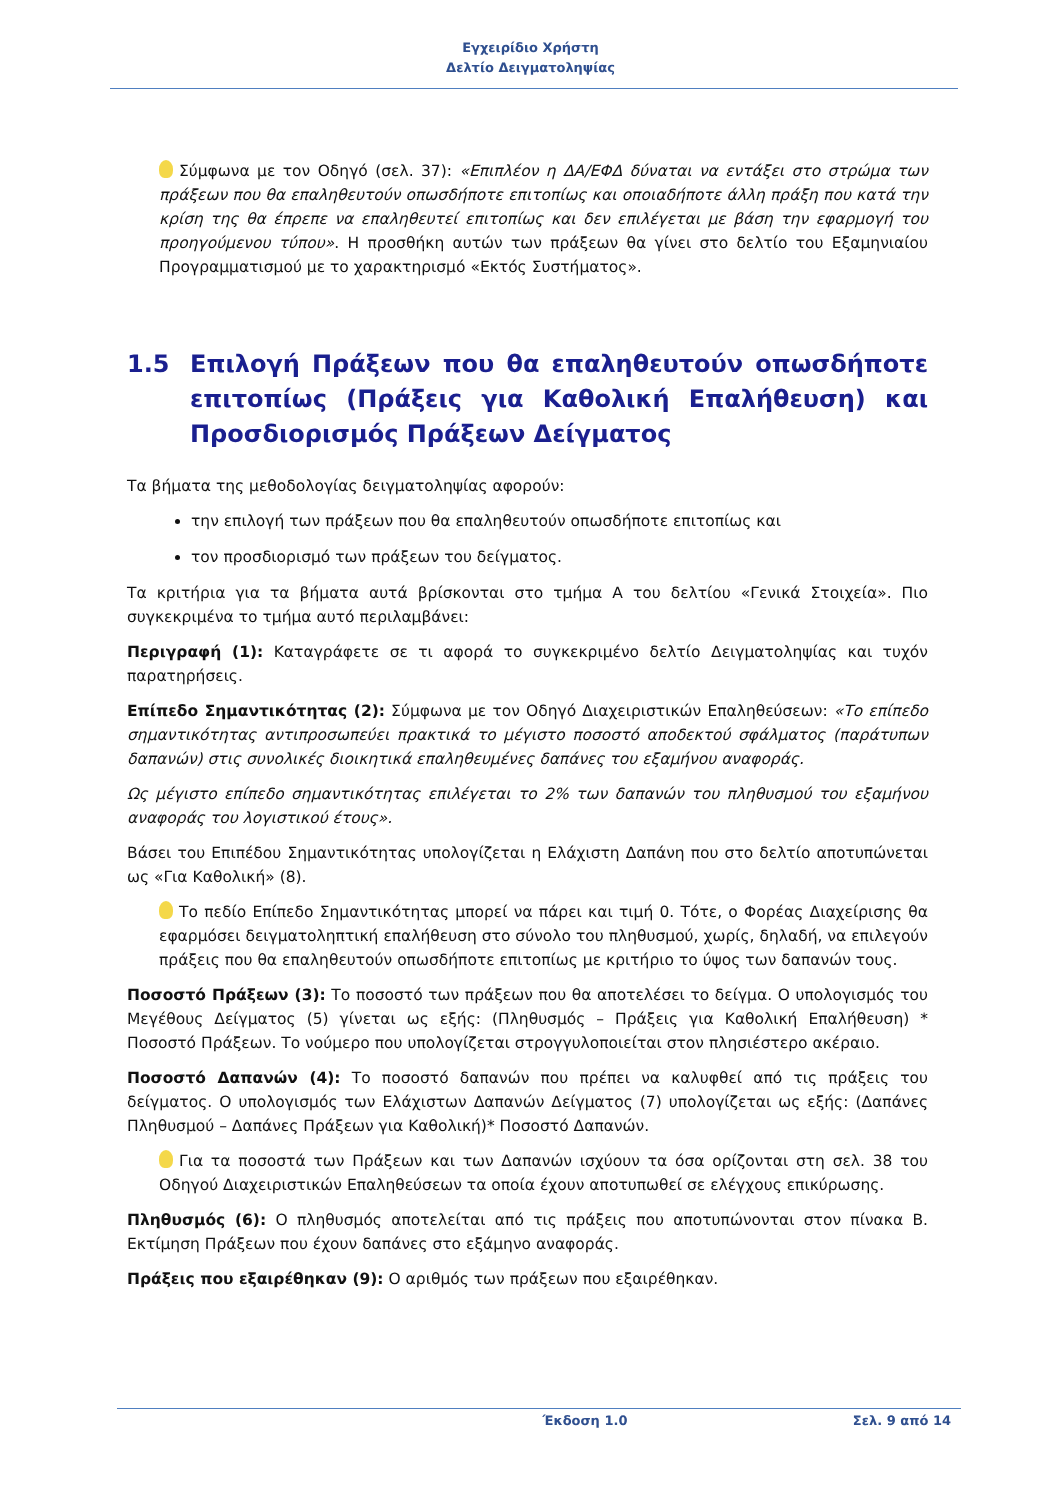Εγχειρίδιο Χρήστη
Δελτίο Δειγματοληψίας
Σύμφωνα με τον Οδηγό (σελ. 37): «Επιπλέον η ΔΑ/ΕΦΔ δύναται να εντάξει στο στρώμα των πράξεων που θα επαληθευτούν οπωσδήποτε επιτοπίως και οποιαδήποτε άλλη πράξη που κατά την κρίση της θα έπρεπε να επαληθευτεί επιτοπίως και δεν επιλέγεται με βάση την εφαρμογή του προηγούμενου τύπου». Η προσθήκη αυτών των πράξεων θα γίνει στο δελτίο του Εξαμηνιαίου Προγραμματισμού με το χαρακτηρισμό «Εκτός Συστήματος».
1.5 Επιλογή Πράξεων που θα επαληθευτούν οπωσδήποτε επιτοπίως (Πράξεις για Καθολική Επαλήθευση) και Προσδιορισμός Πράξεων Δείγματος
Τα βήματα της μεθοδολογίας δειγματοληψίας αφορούν:
την επιλογή των πράξεων που θα επαληθευτούν οπωσδήποτε επιτοπίως και
τον προσδιορισμό των πράξεων του δείγματος.
Τα κριτήρια για τα βήματα αυτά βρίσκονται στο τμήμα Α του δελτίου «Γενικά Στοιχεία». Πιο συγκεκριμένα το τμήμα αυτό περιλαμβάνει:
Περιγραφή (1): Καταγράφετε σε τι αφορά το συγκεκριμένο δελτίο Δειγματοληψίας και τυχόν παρατηρήσεις.
Επίπεδο Σημαντικότητας (2): Σύμφωνα με τον Οδηγό Διαχειριστικών Επαληθεύσεων: «Το επίπεδο σημαντικότητας αντιπροσωπεύει πρακτικά το μέγιστο ποσοστό αποδεκτού σφάλματος (παράτυπων δαπανών) στις συνολικές διοικητικά επαληθευμένες δαπάνες του εξαμήνου αναφοράς.
Ως μέγιστο επίπεδο σημαντικότητας επιλέγεται το 2% των δαπανών του πληθυσμού του εξαμήνου αναφοράς του λογιστικού έτους».
Βάσει του Επιπέδου Σημαντικότητας υπολογίζεται η Ελάχιστη Δαπάνη που στο δελτίο αποτυπώνεται ως «Για Καθολική» (8).
Το πεδίο Επίπεδο Σημαντικότητας μπορεί να πάρει και τιμή 0. Τότε, ο Φορέας Διαχείρισης θα εφαρμόσει δειγματοληπτική επαλήθευση στο σύνολο του πληθυσμού, χωρίς, δηλαδή, να επιλεγούν πράξεις που θα επαληθευτούν οπωσδήποτε επιτοπίως με κριτήριο το ύψος των δαπανών τους.
Ποσοστό Πράξεων (3): Το ποσοστό των πράξεων που θα αποτελέσει το δείγμα. Ο υπολογισμός του Μεγέθους Δείγματος (5) γίνεται ως εξής: (Πληθυσμός – Πράξεις για Καθολική Επαλήθευση) * Ποσοστό Πράξεων. Το νούμερο που υπολογίζεται στρογγυλοποιείται στον πλησιέστερο ακέραιο.
Ποσοστό Δαπανών (4): Το ποσοστό δαπανών που πρέπει να καλυφθεί από τις πράξεις του δείγματος. Ο υπολογισμός των Ελάχιστων Δαπανών Δείγματος (7) υπολογίζεται ως εξής: (Δαπάνες Πληθυσμού – Δαπάνες Πράξεων για Καθολική)* Ποσοστό Δαπανών.
Για τα ποσοστά των Πράξεων και των Δαπανών ισχύουν τα όσα ορίζονται στη σελ. 38 του Οδηγού Διαχειριστικών Επαληθεύσεων τα οποία έχουν αποτυπωθεί σε ελέγχους επικύρωσης.
Πληθυσμός (6): Ο πληθυσμός αποτελείται από τις πράξεις που αποτυπώνονται στον πίνακα Β. Εκτίμηση Πράξεων που έχουν δαπάνες στο εξάμηνο αναφοράς.
Πράξεις που εξαιρέθηκαν (9): Ο αριθμός των πράξεων που εξαιρέθηκαν.
Έκδοση 1.0 Σελ. 9 από 14